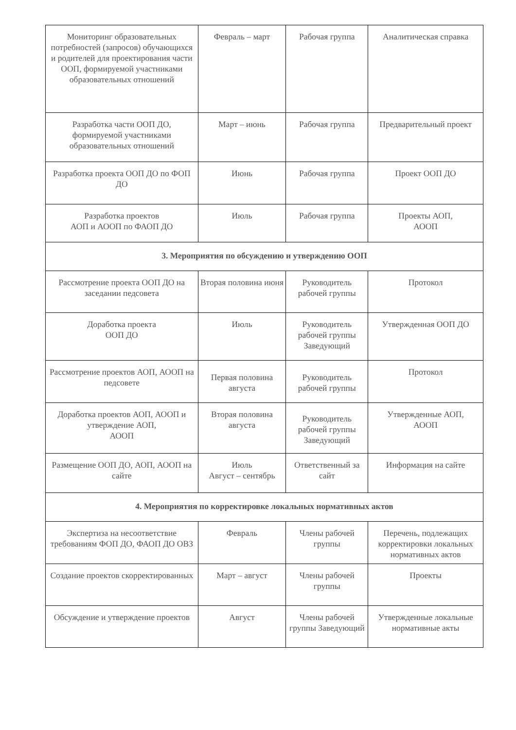| Мониторинг образовательных потребностей (запросов) обучающихся и родителей для проектирования части ООП, формируемой участниками образовательных отношений | Февраль – март | Рабочая группа | Аналитическая справка |
| Разработка части ООП ДО, формируемой участниками образовательных отношений | Март – июнь | Рабочая группа | Предварительный проект |
| Разработка проекта ООП ДО по ФОП ДО | Июнь | Рабочая группа | Проект ООП ДО |
| Разработка проектов АОП и АООП по ФАОП ДО | Июль | Рабочая группа | Проекты АОП, АООП |
| 3. Мероприятия по обсуждению и утверждению ООП | | | |
| Рассмотрение проекта ООП ДО на заседании педсовета | Вторая половина июня | Руководитель рабочей группы | Протокол |
| Доработка проекта ООП ДО | Июль | Руководитель рабочей группы Заведующий | Утвержденная ООП ДО |
| Рассмотрение проектов АОП, АООП на педсовете | Первая половина августа | Руководитель рабочей группы | Протокол |
| Доработка проектов АОП, АООП и утверждение АОП, АООП | Вторая половина августа | Руководитель рабочей группы Заведующий | Утвержденные АОП, АООП |
| Размещение ООП ДО, АОП, АООП на сайте | Июль Август – сентябрь | Ответственный за сайт | Информация на сайте |
| 4. Мероприятия по корректировке локальных нормативных актов | | | |
| Экспертиза на несоответствие требованиям ФОП ДО, ФАОП ДО ОВЗ | Февраль | Члены рабочей группы | Перечень, подлежащих корректировки локальных нормативных актов |
| Создание проектов скорректированных | Март – август | Члены рабочей группы | Проекты |
| Обсуждение и утверждение проектов | Август | Члены рабочей группы Заведующий | Утвержденные локальные нормативные акты |